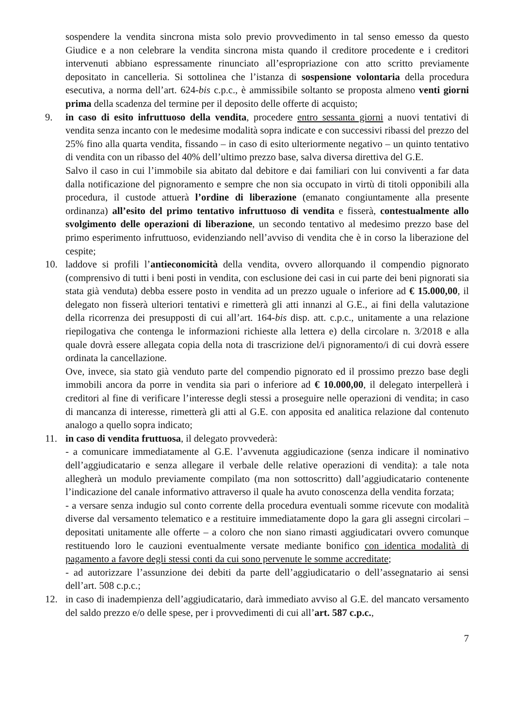sospendere la vendita sincrona mista solo previo provvedimento in tal senso emesso da questo Giudice e a non celebrare la vendita sincrona mista quando il creditore procedente e i creditori intervenuti abbiano espressamente rinunciato all’espropriazione con atto scritto previamente depositato in cancelleria. Si sottolinea che l’istanza di sospensione volontaria della procedura esecutiva, a norma dell’art. 624-bis c.p.c., è ammissibile soltanto se proposta almeno venti giorni prima della scadenza del termine per il deposito delle offerte di acquisto;
9. in caso di esito infruttuoso della vendita, procedere entro sessanta giorni a nuovi tentativi di vendita senza incanto con le medesime modalità sopra indicate e con successivi ribassi del prezzo del 25% fino alla quarta vendita, fissando – in caso di esito ulteriormente negativo – un quinto tentativo di vendita con un ribasso del 40% dell’ultimo prezzo base, salva diversa direttiva del G.E.
Salvo il caso in cui l’immobile sia abitato dal debitore e dai familiari con lui conviventi a far data dalla notificazione del pignoramento e sempre che non sia occupato in virtù di titoli opponibili alla procedura, il custode attuerà l’ordine di liberazione (emanato congiuntamente alla presente ordinanza) all’esito del primo tentativo infruttuoso di vendita e fisserà, contestualmente allo svolgimento delle operazioni di liberazione, un secondo tentativo al medesimo prezzo base del primo esperimento infruttuoso, evidenziando nell’avviso di vendita che è in corso la liberazione del cespite;
10. laddove si profili l’antieconomicità della vendita, ovvero allorquando il compendio pignorato (comprensivo di tutti i beni posti in vendita, con esclusione dei casi in cui parte dei beni pignorati sia stata già venduta) debba essere posto in vendita ad un prezzo uguale o inferiore ad € 15.000,00, il delegato non fisserà ulteriori tentativi e rimetterà gli atti innanzi al G.E., ai fini della valutazione della ricorrenza dei presupposti di cui all’art. 164-bis disp. att. c.p.c., unitamente a una relazione riepilogativa che contenga le informazioni richieste alla lettera e) della circolare n. 3/2018 e alla quale dovrà essere allegata copia della nota di trascrizione del/i pignoramento/i di cui dovrà essere ordinata la cancellazione.
Ove, invece, sia stato già venduto parte del compendio pignorato ed il prossimo prezzo base degli immobili ancora da porre in vendita sia pari o inferiore ad € 10.000,00, il delegato interpellerà i creditori al fine di verificare l’interesse degli stessi a proseguire nelle operazioni di vendita; in caso di mancanza di interesse, rimetterà gli atti al G.E. con apposita ed analitica relazione dal contenuto analogo a quello sopra indicato;
11. in caso di vendita fruttuosa, il delegato provvederà:
- a comunicare immediatamente al G.E. l’avvenuta aggiudicazione (senza indicare il nominativo dell’aggiudicatario e senza allegare il verbale delle relative operazioni di vendita): a tale nota allegherà un modulo previamente compilato (ma non sottoscritto) dall’aggiudicatario contenente l’indicazione del canale informativo attraverso il quale ha avuto conoscenza della vendita forzata;
- a versare senza indugio sul conto corrente della procedura eventuali somme ricevute con modalità diverse dal versamento telematico e a restituire immediatamente dopo la gara gli assegni circolari – depositati unitamente alle offerte – a coloro che non siano rimasti aggiudicatari ovvero comunque restituendo loro le cauzioni eventualmente versate mediante bonifico con identica modalità di pagamento a favore degli stessi conti da cui sono pervenute le somme accreditate;
- ad autorizzare l’assunzione dei debiti da parte dell’aggiudicatario o dell’assegnatario ai sensi dell’art. 508 c.p.c.;
12. in caso di inadempienza dell’aggiudicatario, darà immediato avviso al G.E. del mancato versamento del saldo prezzo e/o delle spese, per i provvedimenti di cui all’art. 587 c.p.c.,
7